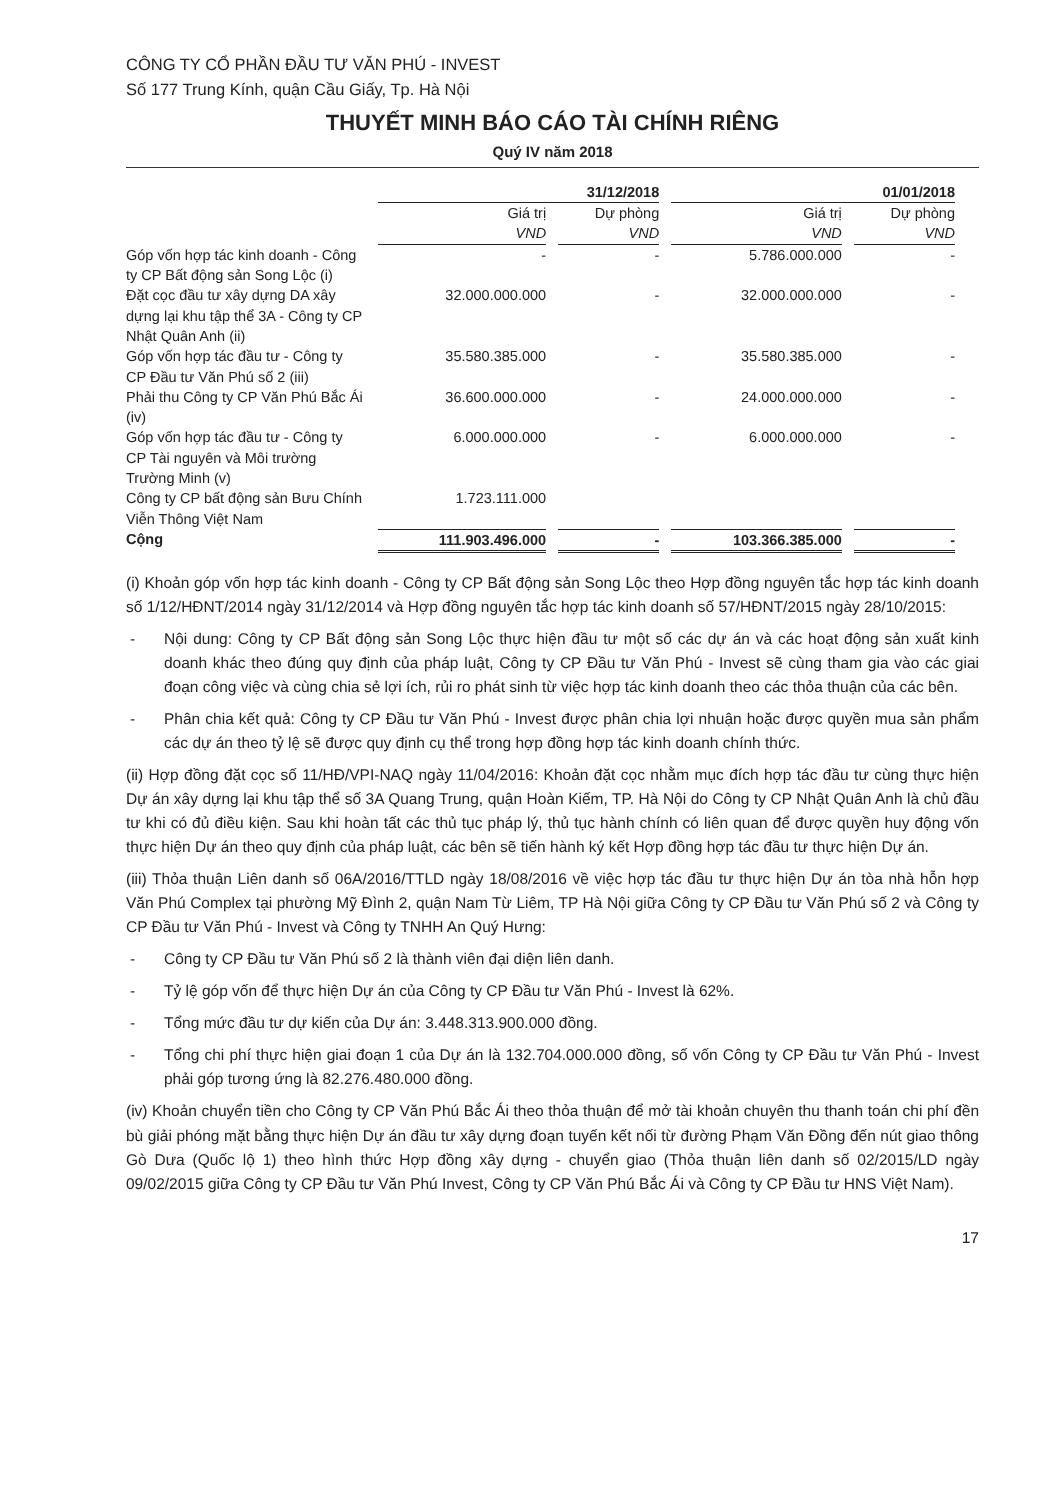CÔNG TY CỔ PHẦN ĐẦU TƯ VĂN PHÚ - INVEST
Số 177 Trung Kính, quận Cầu Giấy, Tp. Hà Nội
THUYẾT MINH BÁO CÁO TÀI CHÍNH RIÊNG
Quý IV năm 2018
| | 31/12/2018 | | 01/01/2018 | |
| --- | --- | --- | --- | --- |
| | Giá trị VND | Dự phòng VND | Giá trị VND | Dự phòng VND |
| Góp vốn hợp tác kinh doanh - Công ty CP Bất động sản Song Lộc (i) | - | - | 5.786.000.000 | - |
| Đặt cọc đầu tư xây dựng DA xây dựng lại khu tập thể 3A - Công ty CP Nhật Quân Anh (ii) | 32.000.000.000 | - | 32.000.000.000 | - |
| Góp vốn hợp tác đầu tư - Công ty CP Đầu tư Văn Phú số 2 (iii) | 35.580.385.000 | - | 35.580.385.000 | - |
| Phải thu Công ty CP Văn Phú Bắc Ái (iv) | 36.600.000.000 | - | 24.000.000.000 | - |
| Góp vốn hợp tác đầu tư - Công ty CP Tài nguyên và Môi trường Trường Minh (v) | 6.000.000.000 | - | 6.000.000.000 | - |
| Công ty CP bất động sản Bưu Chính Viễn Thông Việt Nam | 1.723.111.000 | | | |
| Cộng | 111.903.496.000 | - | 103.366.385.000 | - |
(i) Khoản góp vốn hợp tác kinh doanh - Công ty CP Bất động sản Song Lộc theo Hợp đồng nguyên tắc hợp tác kinh doanh số 1/12/HĐNT/2014 ngày 31/12/2014 và Hợp đồng nguyên tắc hợp tác kinh doanh số 57/HĐNT/2015 ngày 28/10/2015:
- Nội dung: Công ty CP Bất động sản Song Lộc thực hiện đầu tư một số các dự án và các hoạt động sản xuất kinh doanh khác theo đúng quy định của pháp luật, Công ty CP Đầu tư Văn Phú - Invest sẽ cùng tham gia vào các giai đoạn công việc và cùng chia sẻ lợi ích, rủi ro phát sinh từ việc hợp tác kinh doanh theo các thỏa thuận của các bên.
- Phân chia kết quả: Công ty CP Đầu tư Văn Phú - Invest được phân chia lợi nhuận hoặc được quyền mua sản phẩm các dự án theo tỷ lệ sẽ được quy định cụ thể trong hợp đồng hợp tác kinh doanh chính thức.
(ii) Hợp đồng đặt cọc số 11/HĐ/VPI-NAQ ngày 11/04/2016: Khoản đặt cọc nhằm mục đích hợp tác đầu tư cùng thực hiện Dự án xây dựng lại khu tập thể số 3A Quang Trung, quận Hoàn Kiếm, TP. Hà Nội do Công ty CP Nhật Quân Anh là chủ đầu tư khi có đủ điều kiện. Sau khi hoàn tất các thủ tục pháp lý, thủ tục hành chính có liên quan để được quyền huy động vốn thực hiện Dự án theo quy định của pháp luật, các bên sẽ tiến hành ký kết Hợp đồng hợp tác đầu tư thực hiện Dự án.
(iii) Thỏa thuận Liên danh số 06A/2016/TTLD ngày 18/08/2016 về việc hợp tác đầu tư thực hiện Dự án tòa nhà hỗn hợp Văn Phú Complex tại phường Mỹ Đình 2, quận Nam Từ Liêm, TP Hà Nội giữa Công ty CP Đầu tư Văn Phú số 2 và Công ty CP Đầu tư Văn Phú - Invest và Công ty TNHH An Quý Hưng:
- Công ty CP Đầu tư Văn Phú số 2 là thành viên đại diện liên danh.
- Tỷ lệ góp vốn để thực hiện Dự án của Công ty CP Đầu tư Văn Phú - Invest là 62%.
- Tổng mức đầu tư dự kiến của Dự án: 3.448.313.900.000 đồng.
- Tổng chi phí thực hiện giai đoạn 1 của Dự án là 132.704.000.000 đồng, số vốn Công ty CP Đầu tư Văn Phú - Invest phải góp tương ứng là 82.276.480.000 đồng.
(iv) Khoản chuyển tiền cho Công ty CP Văn Phú Bắc Ái theo thỏa thuận để mở tài khoản chuyên thu thanh toán chi phí đền bù giải phóng mặt bằng thực hiện Dự án đầu tư xây dựng đoạn tuyến kết nối từ đường Phạm Văn Đồng đến nút giao thông Gò Dưa (Quốc lộ 1) theo hình thức Hợp đồng xây dựng - chuyển giao (Thỏa thuận liên danh số 02/2015/LD ngày 09/02/2015 giữa Công ty CP Đầu tư Văn Phú Invest, Công ty CP Văn Phú Bắc Ái và Công ty CP Đầu tư HNS Việt Nam).
17